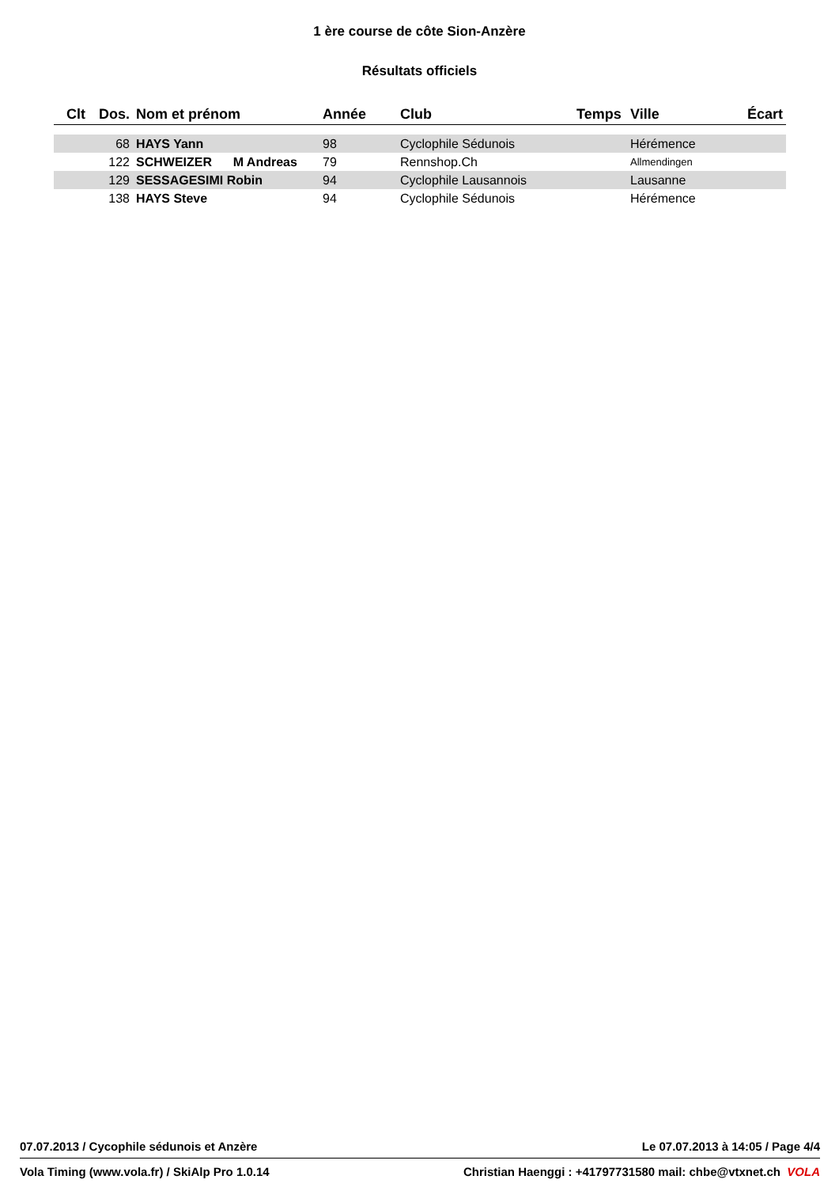1 ère course de côte Sion-Anzère
Résultats officiels
| Clt | Dos. | Nom et prénom | Année | Club | Temps | Ville | Écart |
| --- | --- | --- | --- | --- | --- | --- | --- |
| | 68 | HAYS Yann | 98 | Cyclophile Sédunois | | Hérémence | |
| | 122 | SCHWEIZER M Andreas | 79 | Rennshop.Ch | | Allmendingen | |
| | 129 | SESSAGESIMI Robin | 94 | Cyclophile Lausannois | | Lausanne | |
| | 138 | HAYS Steve | 94 | Cyclophile Sédunois | | Hérémence | |
07.07.2013 / Cycophile sédunois et Anzère Le 07.07.2013 à 14:05 / Page 4/4
Vola Timing (www.vola.fr) / SkiAlp Pro 1.0.14 Christian Haenggi : +41797731580 mail: chbe@vtxnet.ch VOLA